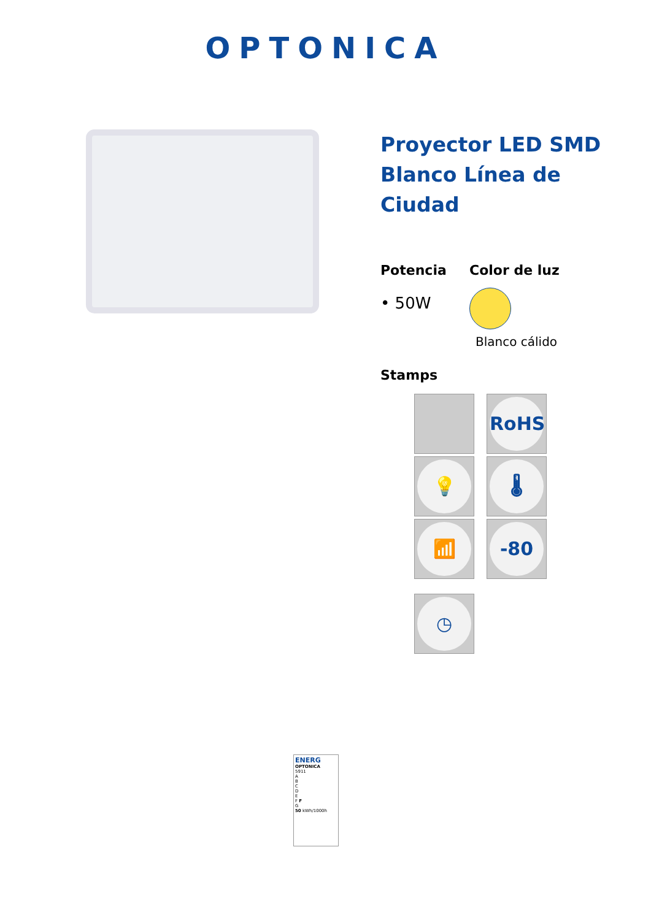OPTONICA
Proyector LED SMD Blanco Línea de Ciudad
Potencia
• 50W
Color de luz
Blanco cálido
Stamps
RoHS
💡 🌡
📶 -80
◷
ENERG
OPTONICA
5911
A
B
C
D
E
F F
G
50 kWh/1000h